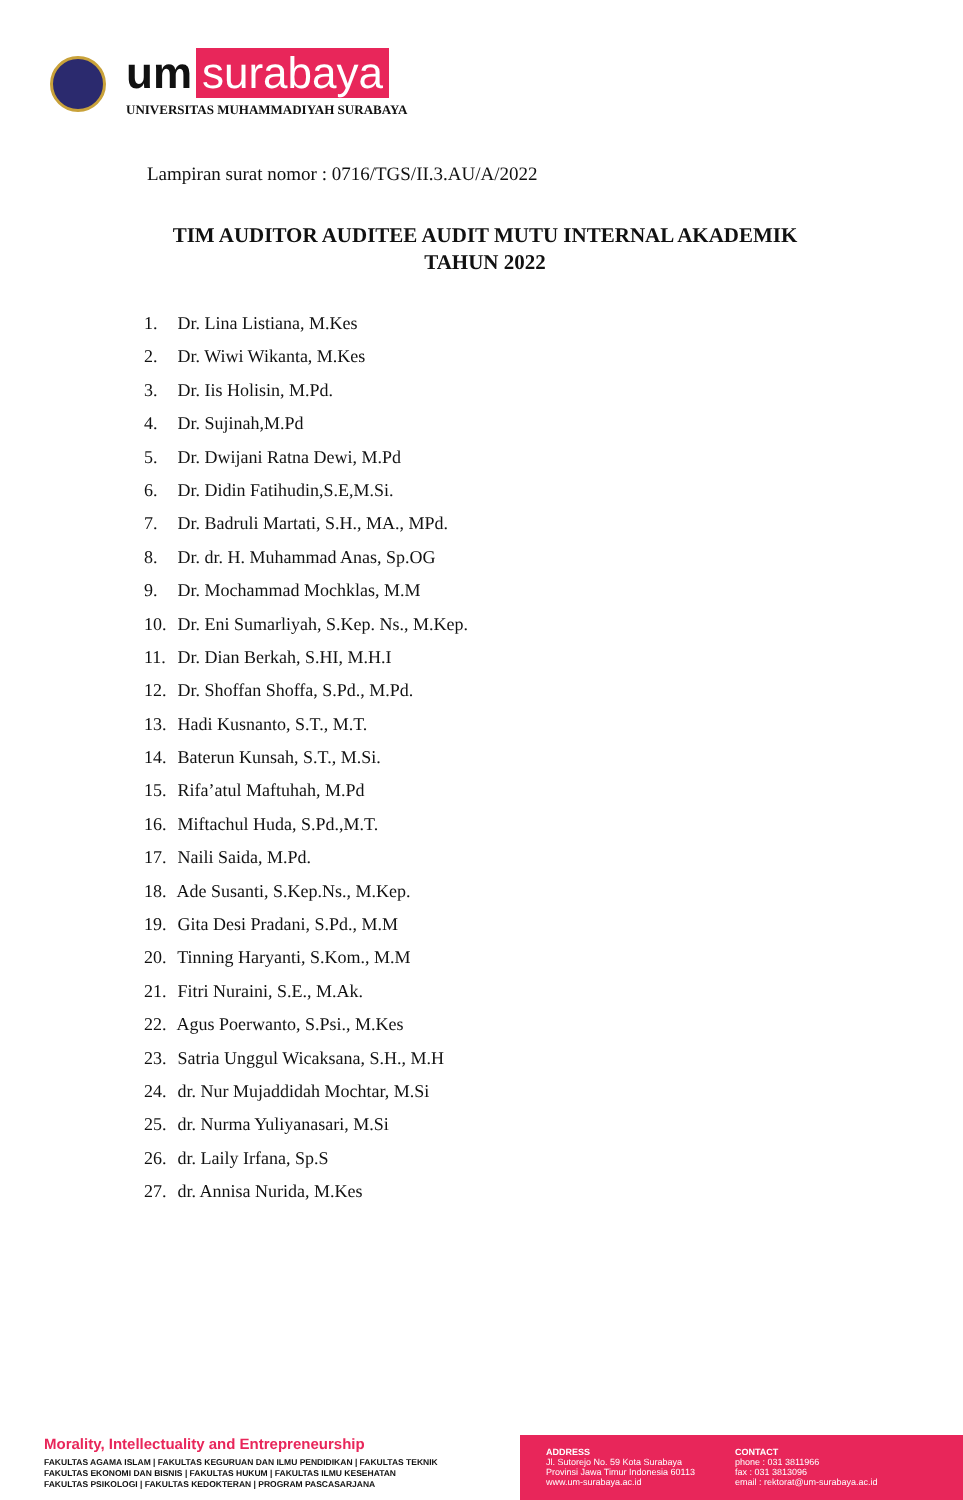um surabaya
UNIVERSITAS MUHAMMADIYAH SURABAYA
Lampiran surat nomor : 0716/TGS/II.3.AU/A/2022
TIM AUDITOR AUDITEE AUDIT MUTU INTERNAL AKADEMIK
TAHUN 2022
1. Dr. Lina Listiana, M.Kes
2. Dr. Wiwi Wikanta, M.Kes
3. Dr. Iis Holisin, M.Pd.
4. Dr. Sujinah,M.Pd
5. Dr. Dwijani Ratna Dewi, M.Pd
6. Dr. Didin Fatihudin,S.E,M.Si.
7. Dr. Badruli Martati, S.H., MA., MPd.
8. Dr. dr. H. Muhammad Anas, Sp.OG
9. Dr. Mochammad Mochklas, M.M
10. Dr. Eni Sumarliyah, S.Kep. Ns., M.Kep.
11. Dr. Dian Berkah, S.HI, M.H.I
12. Dr. Shoffan Shoffa, S.Pd., M.Pd.
13. Hadi Kusnanto, S.T., M.T.
14. Baterun Kunsah, S.T., M.Si.
15. Rifa’atul Maftuhah, M.Pd
16. Miftachul Huda, S.Pd.,M.T.
17. Naili Saida, M.Pd.
18. Ade Susanti, S.Kep.Ns., M.Kep.
19. Gita Desi Pradani, S.Pd., M.M
20. Tinning Haryanti, S.Kom., M.M
21. Fitri Nuraini, S.E., M.Ak.
22. Agus Poerwanto, S.Psi., M.Kes
23. Satria Unggul Wicaksana, S.H., M.H
24. dr. Nur Mujaddidah Mochtar, M.Si
25. dr. Nurma Yuliyanasari, M.Si
26. dr. Laily Irfana, Sp.S
27. dr. Annisa Nurida, M.Kes
Morality, Intellectuality and Entrepreneurship
FAKULTAS AGAMA ISLAM | FAKULTAS KEGURUAN DAN ILMU PENDIDIKAN | FAKULTAS TEKNIK
FAKULTAS EKONOMI DAN BISNIS | FAKULTAS HUKUM | FAKULTAS ILMU KESEHATAN
FAKULTAS PSIKOLOGI | FAKULTAS KEDOKTERAN | PROGRAM PASCASARJANA
ADDRESS
Jl. Sutorejo No. 59 Kota Surabaya
Provinsi Jawa Timur Indonesia 60113
www.um-surabaya.ac.id
CONTACT
phone : 031 3811966
fax : 031 3813096
email : rektorat@um-surabaya.ac.id